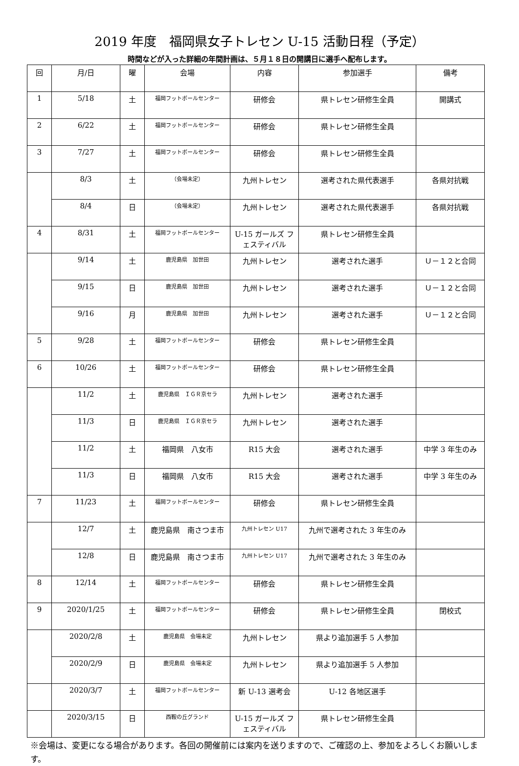2019 年度　福岡県女子トレセン U-15 活動日程（予定）
時間などが入った詳細の年間計画は、５月１８日の開講日に選手へ配布します。
| 回 | 月/日 | 曜 | 会場 | 内容 | 参加選手 | 備考 |
| --- | --- | --- | --- | --- | --- | --- |
| 1 | 5/18 | 土 | 福岡フットボールセンター | 研修会 | 県トレセン研修生全員 | 開講式 |
| 2 | 6/22 | 土 | 福岡フットボールセンター | 研修会 | 県トレセン研修生全員 | |
| 3 | 7/27 | 土 | 福岡フットボールセンター | 研修会 | 県トレセン研修生全員 | |
| | 8/3 | 土 | （会場未定） | 九州トレセン | 選考された県代表選手 | 各県対抗戦 |
| | 8/4 | 日 | （会場未定） | 九州トレセン | 選考された県代表選手 | 各県対抗戦 |
| 4 | 8/31 | 土 | 福岡フットボールセンター | U-15 ガールズ フェスティバル | 県トレセン研修生全員 | |
| | 9/14 | 土 | 鹿児島県 加世田 | 九州トレセン | 選考された選手 | Ｕ－１２と合同 |
| | 9/15 | 日 | 鹿児島県 加世田 | 九州トレセン | 選考された選手 | Ｕ－１２と合同 |
| | 9/16 | 月 | 鹿児島県 加世田 | 九州トレセン | 選考された選手 | Ｕ－１２と合同 |
| 5 | 9/28 | 土 | 福岡フットボールセンター | 研修会 | 県トレセン研修生全員 | |
| 6 | 10/26 | 土 | 福岡フットボールセンター | 研修会 | 県トレセン研修生全員 | |
| | 11/2 | 土 | 鹿児島県 ＩＧＲ京セラ | 九州トレセン | 選考された選手 | |
| | 11/3 | 日 | 鹿児島県 ＩＧＲ京セラ | 九州トレセン | 選考された選手 | |
| | 11/2 | 土 | 福岡県 八女市 | R15 大会 | 選考された選手 | 中学 3 年生のみ |
| | 11/3 | 日 | 福岡県 八女市 | R15 大会 | 選考された選手 | 中学 3 年生のみ |
| 7 | 11/23 | 土 | 福岡フットボールセンター | 研修会 | 県トレセン研修生全員 | |
| | 12/7 | 土 | 鹿児島県 南さつま市 | 九州トレセン U17 | 九州で選考された 3 年生のみ | |
| | 12/8 | 日 | 鹿児島県 南さつま市 | 九州トレセン U17 | 九州で選考された 3 年生のみ | |
| 8 | 12/14 | 土 | 福岡フットボールセンター | 研修会 | 県トレセン研修生全員 | |
| 9 | 2020/1/25 | 土 | 福岡フットボールセンター | 研修会 | 県トレセン研修生全員 | 閉校式 |
| | 2020/2/8 | 土 | 鹿児島県 会場未定 | 九州トレセン | 県より追加選手 5 人参加 | |
| | 2020/2/9 | 日 | 鹿児島県 会場未定 | 九州トレセン | 県より追加選手 5 人参加 | |
| | 2020/3/7 | 土 | 福岡フットボールセンター | 新 U-13 選考会 | U-12 各地区選手 | |
| | 2020/3/15 | 日 | 西鞍の丘グランド | U-15 ガールズ フェスティバル | 県トレセン研修生全員 | |
※会場は、変更になる場合があります。各回の開催前には案内を送りますので、ご確認の上、参加をよろしくお願いします。